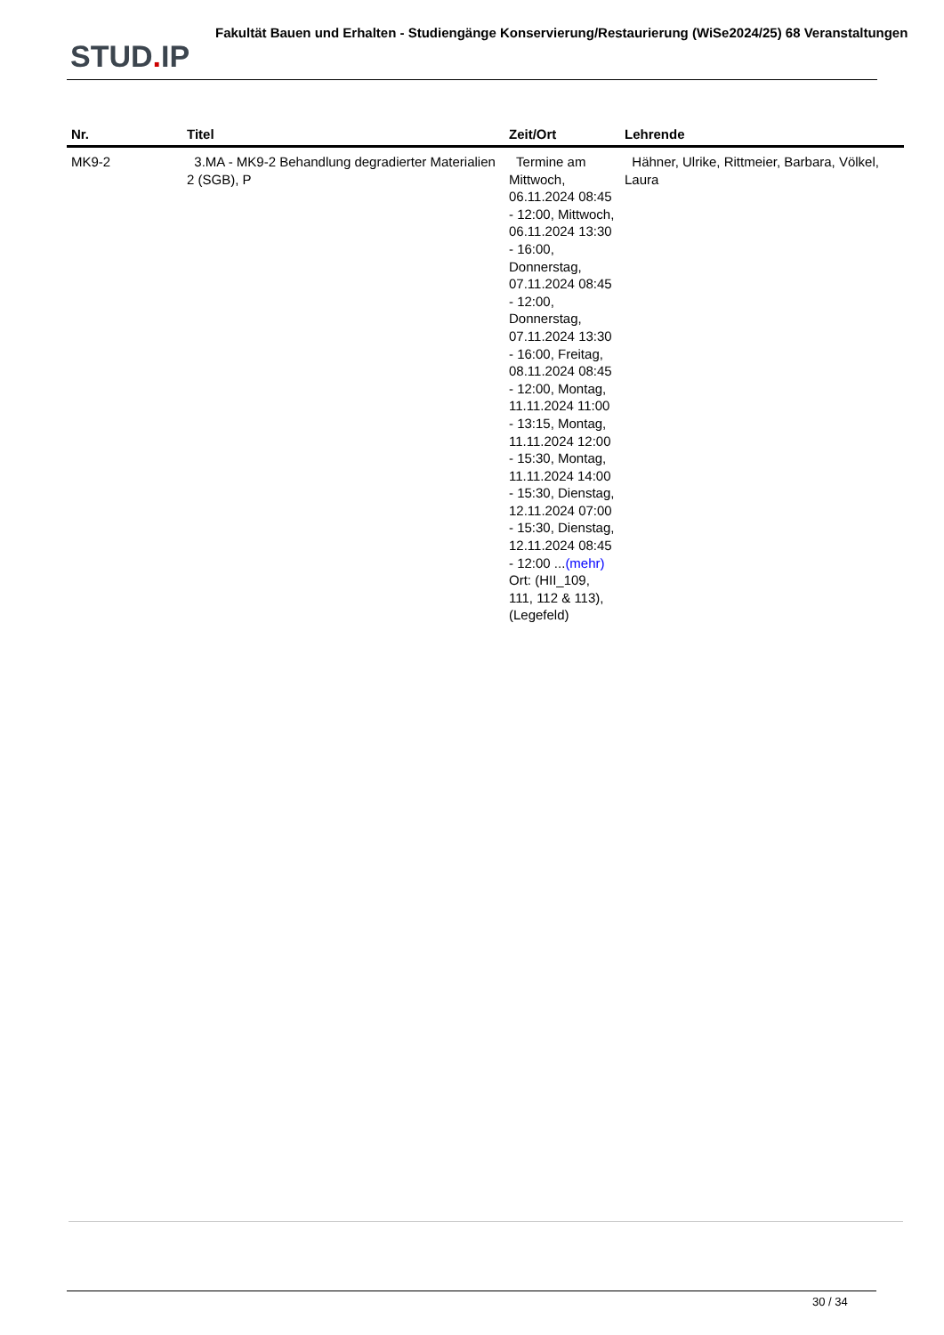STUD. IP
Fakultät Bauen und Erhalten - Studiengänge Konservierung/Restaurierung (WiSe2024/25) 68 Veranstaltungen
| Nr. | Titel | Zeit/Ort | Lehrende |
| --- | --- | --- | --- |
| MK9-2 | 3.MA - MK9-2 Behandlung degradierter Materialien 2 (SGB), P | Termine am Mittwoch, 06.11.2024 08:45 - 12:00, Mittwoch, 06.11.2024 13:30 - 16:00, Donnerstag, 07.11.2024 08:45 - 12:00, Donnerstag, 07.11.2024 13:30 - 16:00, Freitag, 08.11.2024 08:45 - 12:00, Montag, 11.11.2024 11:00 - 13:15, Montag, 11.11.2024 12:00 - 15:30, Montag, 11.11.2024 14:00 - 15:30, Dienstag, 12.11.2024 07:00 - 15:30, Dienstag, 12.11.2024 08:45 - 12:00 ... (mehr) Ort: (HII_109, 111, 112 & 113), (Legefeld) | Hähner, Ulrike, Rittmeier, Barbara, Völkel, Laura |
30 / 34